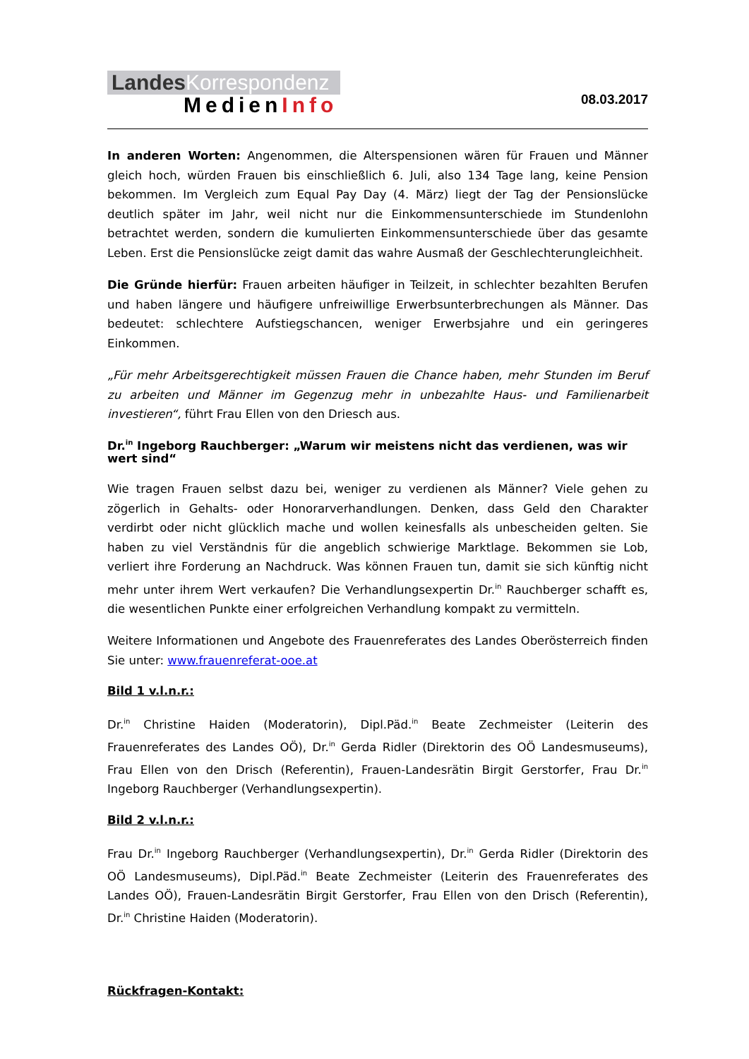LandesKorrespondenz
MedienInfo
08.03.2017
In anderen Worten: Angenommen, die Alterspensionen wären für Frauen und Männer gleich hoch, würden Frauen bis einschließlich 6. Juli, also 134 Tage lang, keine Pension bekommen. Im Vergleich zum Equal Pay Day (4. März) liegt der Tag der Pensionslücke deutlich später im Jahr, weil nicht nur die Einkommensunterschiede im Stundenlohn betrachtet werden, sondern die kumulierten Einkommensunterschiede über das gesamte Leben. Erst die Pensionslücke zeigt damit das wahre Ausmaß der Geschlechterungleichheit.
Die Gründe hierfür: Frauen arbeiten häufiger in Teilzeit, in schlechter bezahlten Berufen und haben längere und häufigere unfreiwillige Erwerbsunterbrechungen als Männer. Das bedeutet: schlechtere Aufstiegschancen, weniger Erwerbsjahre und ein geringeres Einkommen.
„Für mehr Arbeitsgerechtigkeit müssen Frauen die Chance haben, mehr Stunden im Beruf zu arbeiten und Männer im Gegenzug mehr in unbezahlte Haus- und Familienarbeit investieren“, führt Frau Ellen von den Driesch aus.
Dr.<sup>in</sup> Ingeborg Rauchberger: „Warum wir meistens nicht das verdienen, was wir wert sind“
Wie tragen Frauen selbst dazu bei, weniger zu verdienen als Männer? Viele gehen zu zögerlich in Gehalts- oder Honorarverhandlungen. Denken, dass Geld den Charakter verdirbt oder nicht glücklich mache und wollen keinesfalls als unbescheiden gelten. Sie haben zu viel Verständnis für die angeblich schwierige Marktlage. Bekommen sie Lob, verliert ihre Forderung an Nachdruck. Was können Frauen tun, damit sie sich künftig nicht mehr unter ihrem Wert verkaufen? Die Verhandlungsexpertin Dr.<sup>in</sup> Rauchberger schafft es, die wesentlichen Punkte einer erfolgreichen Verhandlung kompakt zu vermitteln.
Weitere Informationen und Angebote des Frauenreferates des Landes Oberösterreich finden Sie unter: www.frauenreferat-ooe.at
Bild 1 v.l.n.r.:
Dr.<sup>in</sup> Christine Haiden (Moderatorin), Dipl.Päd.<sup>in</sup> Beate Zechmeister (Leiterin des Frauenreferates des Landes OÖ), Dr.<sup>in</sup> Gerda Ridler (Direktorin des OÖ Landesmuseums), Frau Ellen von den Drisch (Referentin), Frauen-Landesrätin Birgit Gerstorfer, Frau Dr.<sup>in</sup> Ingeborg Rauchberger (Verhandlungsexpertin).
Bild 2 v.l.n.r.:
Frau Dr.<sup>in</sup> Ingeborg Rauchberger (Verhandlungsexpertin), Dr.<sup>in</sup> Gerda Ridler (Direktorin des OÖ Landesmuseums), Dipl.Päd.<sup>in</sup> Beate Zechmeister (Leiterin des Frauenreferates des Landes OÖ), Frauen-Landesrätin Birgit Gerstorfer, Frau Ellen von den Drisch (Referentin), Dr.<sup>in</sup> Christine Haiden (Moderatorin).
Rückfragen-Kontakt: